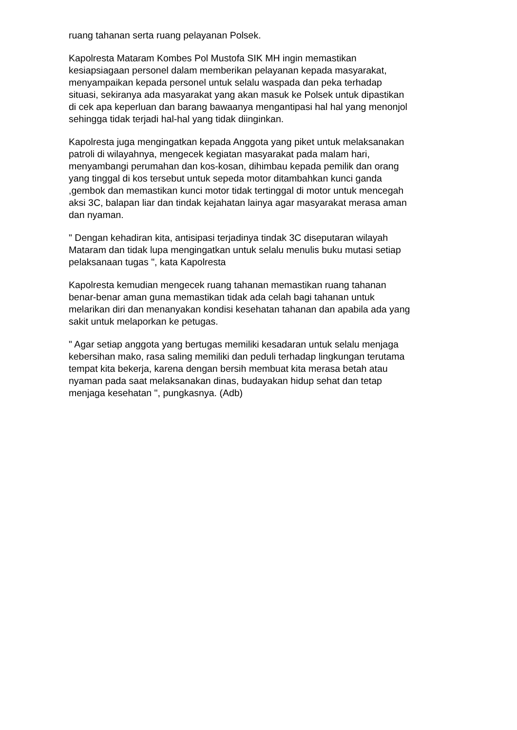ruang tahanan serta ruang pelayanan Polsek.
Kapolresta Mataram Kombes Pol Mustofa SIK MH ingin memastikan kesiapsiagaan personel dalam memberikan pelayanan kepada masyarakat, menyampaikan kepada personel untuk selalu waspada dan peka terhadap situasi, sekiranya ada masyarakat yang akan masuk ke Polsek untuk dipastikan di cek apa keperluan dan barang bawaanya mengantipasi hal hal yang menonjol sehingga tidak terjadi hal-hal yang tidak diinginkan.
Kapolresta juga mengingatkan kepada Anggota yang piket untuk melaksanakan patroli di wilayahnya, mengecek kegiatan masyarakat pada malam hari, menyambangi perumahan dan kos-kosan, dihimbau kepada pemilik dan orang yang tinggal di kos tersebut untuk sepeda motor ditambahkan kunci ganda ,gembok dan memastikan kunci motor tidak tertinggal di motor untuk mencegah aksi 3C, balapan liar dan tindak kejahatan lainya agar masyarakat merasa aman dan nyaman.
" Dengan kehadiran kita, antisipasi terjadinya tindak 3C diseputaran wilayah Mataram dan tidak lupa mengingatkan untuk selalu menulis buku mutasi setiap pelaksanaan tugas ", kata Kapolresta
Kapolresta kemudian mengecek ruang tahanan memastikan ruang tahanan benar-benar aman guna memastikan tidak ada celah bagi tahanan untuk melarikan diri dan menanyakan kondisi kesehatan tahanan dan apabila ada yang sakit untuk melaporkan ke petugas.
" Agar setiap anggota yang bertugas memiliki kesadaran untuk selalu menjaga kebersihan mako, rasa saling memiliki dan peduli terhadap lingkungan terutama tempat kita bekerja, karena dengan bersih membuat kita merasa betah atau nyaman pada saat melaksanakan dinas, budayakan hidup sehat dan tetap menjaga kesehatan ", pungkasnya. (Adb)